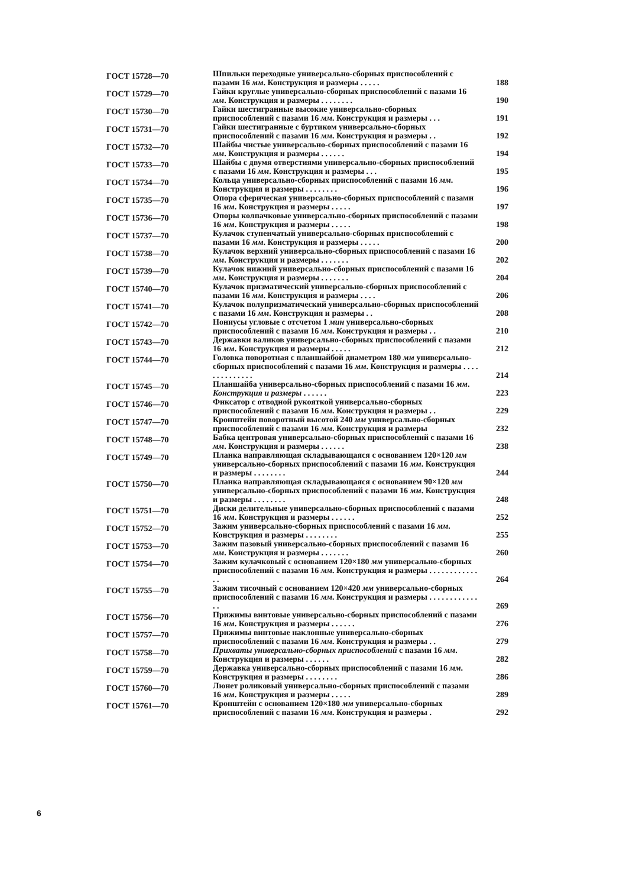| ГОСТ 15728—70 | Шпильки переходные универсально-сборных приспособлений с пазами 16 мм . Конструкция и размеры . . . . . | 188 |
| ГОСТ 15729—70 | Гайки круглые универсально-сборных приспособлений с пазами 16 мм . Конструкция и размеры . . . . . . . . | 190 |
| ГОСТ 15730—70 | Гайки шестигранные высокие универсально-сборных приспособлений с пазами 16 мм . Конструкция и размеры . . . | 191 |
| ГОСТ 15731—70 | Гайки шестигранные с буртиком универсально-сборных приспособлений с пазами 16 мм . Конструкция и размеры . . | 192 |
| ГОСТ 15732—70 | Шайбы чистые универсально-сборных приспособлений с пазами 16 мм . Конструкция и размеры . . . . . . | 194 |
| ГОСТ 15733—70 | Шайбы с двумя отверстиями универсально-сборных приспособлений с пазами 16 мм . Конструкция и размеры . . . | 195 |
| ГОСТ 15734—70 | Кольца универсально-сборных приспособлений с пазами 16 мм . Конструкция и размеры . . . . . . . . | 196 |
| ГОСТ 15735—70 | Опора сферическая универсально-сборных приспособлений с пазами 16 мм . Конструкция и размеры . . . . . | 197 |
| ГОСТ 15736—70 | Опоры колпачковые универсально-сборных приспособлений с пазами 16 мм . Конструкция и размеры . . . . . | 198 |
| ГОСТ 15737—70 | Кулачок ступенчатый универсально-сборных приспособлений с пазами 16 мм . Конструкция и размеры . . . . . | 200 |
| ГОСТ 15738—70 | Кулачок верхний универсально-сборных приспособлений с пазами 16 мм . Конструкция и размеры . . . . . . . | 202 |
| ГОСТ 15739—70 | Кулачок нижний универсально-сборных приспособлений с пазами 16 мм . Конструкция и размеры . . . . . . . | 204 |
| ГОСТ 15740—70 | Кулачок призматический универсально-сборных приспособлений с пазами 16 мм . Конструкция и размеры . . . . | 206 |
| ГОСТ 15741—70 | Кулачок полупризматический универсально-сборных приспособлений с пазами 16 мм . Конструкция и размеры . . | 208 |
| ГОСТ 15742—70 | Нониусы угловые с отсчетом 1 мин универсально-сборных приспособлений с пазами 16 мм . Конструкция и размеры . . | 210 |
| ГОСТ 15743—70 | Державки валиков универсально-сборных приспособлений с пазами 16 мм . Конструкция и размеры . . . . . | 212 |
| ГОСТ 15744—70 | Головка поворотная с планшайбой диаметром 180 мм универсально-сборных приспособлений с пазами 16 мм . Конструкция и размеры . . . . . . . . . . . . . . | 214 |
| ГОСТ 15745—70 | Планшайба универсально-сборных приспособлений с пазами 16 мм . Конструкция и размеры . . . . . . | 223 |
| ГОСТ 15746—70 | Фиксатор с отводной рукояткой универсально-сборных приспособлений с пазами 16 мм . Конструкция и размеры . . | 229 |
| ГОСТ 15747—70 | Кронштейн поворотный высотой 240 мм универсально-сборных приспособлений с пазами 16 мм . Конструкция и размеры | 232 |
| ГОСТ 15748—70 | Бабка центровая универсально-сборных приспособлений с пазами 16 мм . Конструкция и размеры . . . . . . | 238 |
| ГОСТ 15749—70 | Планка направляющая складывающаяся с основанием 120×120 мм универсально-сборных приспособлений с пазами 16 мм . Конструкция и размеры . . . . . . . . | 244 |
| ГОСТ 15750—70 | Планка направляющая складывающаяся с основанием 90×120 мм универсально-сборных приспособлений с пазами 16 мм . Конструкция и размеры . . . . . . . . | 248 |
| ГОСТ 15751—70 | Диски делительные универсально-сборных приспособлений с пазами 16 мм . Конструкция и размеры . . . . . . | 252 |
| ГОСТ 15752—70 | Зажим универсально-сборных приспособлений с пазами 16 мм . Конструкция и размеры . . . . . . . . | 255 |
| ГОСТ 15753—70 | Зажим пазовый универсально-сборных приспособлений с пазами 16 мм . Конструкция и размеры . . . . . . . | 260 |
| ГОСТ 15754—70 | Зажим кулачковый с основанием 120×180 мм универсально-сборных приспособлений с пазами 16 мм . Конструкция и размеры . . . . . . . . . . . . . . | 264 |
| ГОСТ 15755—70 | Зажим тисочный с основанием 120×420 мм универсально-сборных приспособлений с пазами 16 мм . Конструкция и размеры . . . . . . . . . . . . . . | 269 |
| ГОСТ 15756—70 | Прижимы винтовые универсально-сборных приспособлений с пазами 16 мм . Конструкция и размеры . . . . . . | 276 |
| ГОСТ 15757—70 | Прижимы винтовые наклонные универсально-сборных приспособлений с пазами 16 мм . Конструкция и размеры . . | 279 |
| ГОСТ 15758—70 | Прихваты универсально-сборных приспособлений с пазами 16 мм . Конструкция и размеры . . . . . . | 282 |
| ГОСТ 15759—70 | Державка универсально-сборных приспособлений с пазами 16 мм . Конструкция и размеры . . . . . . . . | 286 |
| ГОСТ 15760—70 | Люнет роликовый универсально-сборных приспособлений с пазами 16 мм . Конструкция и размеры . . . . . | 289 |
| ГОСТ 15761—70 | Кронштейн с основанием 120×180 мм универсально-сборных приспособлений с пазами 16 мм . Конструкция и размеры . | 292 |
6